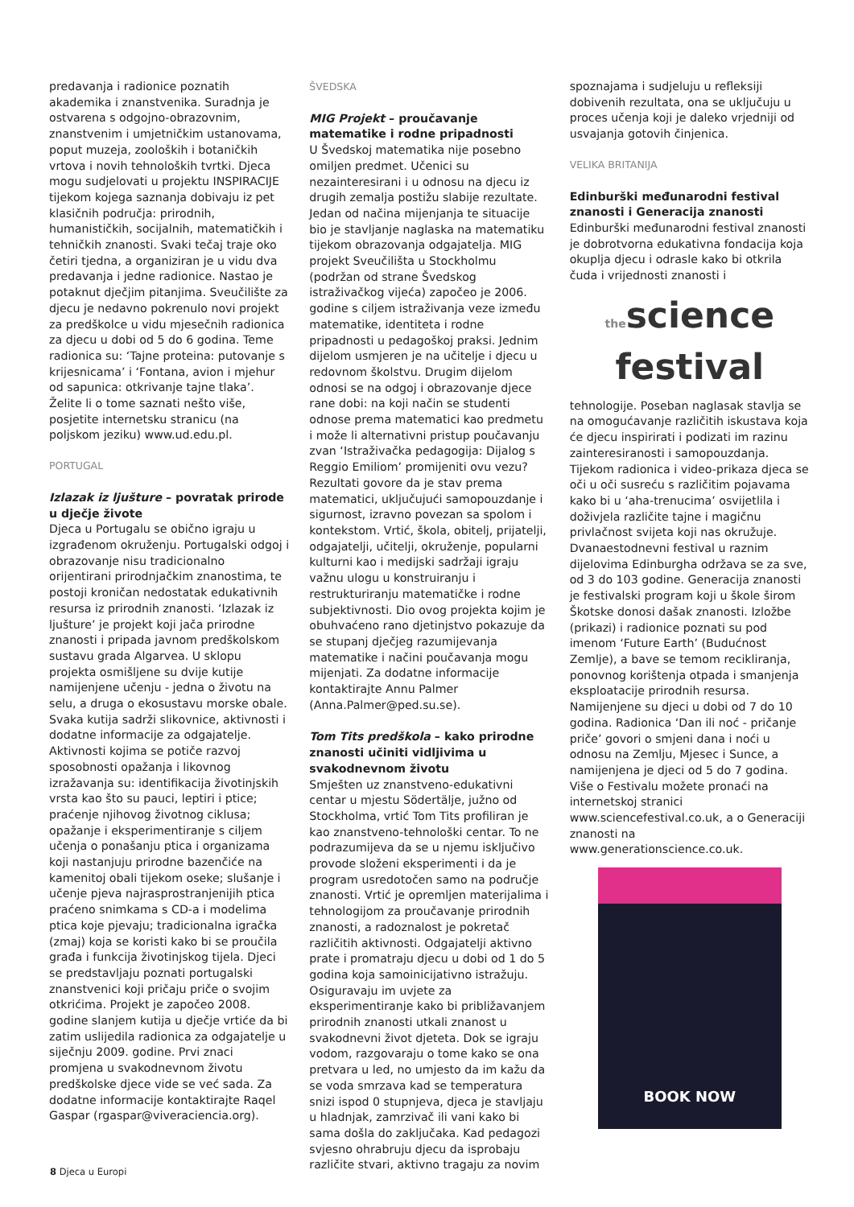predavanja i radionice poznatih akademika i znanstvenika. Suradnja je ostvarena s odgojno-obrazovnim, znanstvenim i umjetničkim ustanovama, poput muzeja, zooloških i botaničkih vrtova i novih tehnoloških tvrtki. Djeca mogu sudjelovati u projektu INSPIRACIJE tijekom kojega saznanja dobivaju iz pet klasičnih područja: prirodnih, humanističkih, socijalnih, matematičkih i tehničkih znanosti. Svaki tečaj traje oko četiri tjedna, a organiziran je u vidu dva predavanja i jedne radionice. Nastao je potaknut dječjim pitanjima. Sveučilište za djecu je nedavno pokrenulo novi projekt za predškolce u vidu mjesečnih radionica za djecu u dobi od 5 do 6 godina. Teme radionica su: ‘Tajne proteina: putovanje s krijesnicama’ i ‘Fontana, avion i mjehur od sapunica: otkrivanje tajne tlaka’. Želite li o tome saznati nešto više, posjetite internetsku stranicu (na poljskom jeziku) www.ud.edu.pl.
PORTUGAL
Izlazak iz ljušture – povratak prirode u dječje živote
Djeca u Portugalu se obično igraju u izgrađenom okruženju. Portugalski odgoj i obrazovanje nisu tradicionalno orijentirani prirodnjačkim znanostima, te postoji kroničan nedostatak edukativnih resursa iz prirodnih znanosti. ‘Izlazak iz ljušture’ je projekt koji jača prirodne znanosti i pripada javnom predškolskom sustavu grada Algarvea. U sklopu projekta osmišljene su dvije kutije namijenjene učenju - jedna o životu na selu, a druga o ekosustavu morske obale. Svaka kutija sadrži slikovnice, aktivnosti i dodatne informacije za odgajatelje. Aktivnosti kojima se potiče razvoj sposobnosti opažanja i likovnog izražavanja su: identifikacija životinjskih vrsta kao što su pauci, leptiri i ptice; praćenje njihovog životnog ciklusa; opažanje i eksperimentiranje s ciljem učenja o ponašanju ptica i organizama koji nastanjuju prirodne bazenčiće na kamenitoj obali tijekom oseke; slušanje i učenje pjeva najrasprostranjenijih ptica praćeno snimkama s CD-a i modelima ptica koje pjevaju; tradicionalna igračka (zmaj) koja se koristi kako bi se proučila građa i funkcija životinjskog tijela. Djeci se predstavljaju poznati portugalski znanstvenici koji pričaju priče o svojim otkrićima. Projekt je započeo 2008. godine slanjem kutija u dječje vrtiće da bi zatim uslijedila radionica za odgajatelje u siječnju 2009. godine. Prvi znaci promjena u svakodnevnom životu predškolske djece vide se već sada. Za dodatne informacije kontaktirajte Raqel Gaspar (rgaspar@viveraciencia.org).
ŠVEDSKA
MIG Projekt – proučavanje matematike i rodne pripadnosti
U Švedskoj matematika nije posebno omiljen predmet. Učenici su nezainteresirani i u odnosu na djecu iz drugih zemalja postižu slabije rezultate. Jedan od načina mijenjanja te situacije bio je stavljanje naglaska na matematiku tijekom obrazovanja odgajatelja. MIG projekt Sveučilišta u Stockholmu (podržan od strane Švedskog istraživačkog vijeća) započeo je 2006. godine s ciljem istraživanja veze između matematike, identiteta i rodne pripadnosti u pedagoškoj praksi. Jednim dijelom usmjeren je na učitelje i djecu u redovnom školstvu. Drugim dijelom odnosi se na odgoj i obrazovanje djece rane dobi: na koji način se studenti odnose prema matematici kao predmetu i može li alternativni pristup poučavanju zvan ‘Istraživačka pedagogija: Dijalog s Reggio Emiliom’ promijeniti ovu vezu? Rezultati govore da je stav prema matematici, uključujući samopouzdanje i sigurnost, izravno povezan sa spolom i kontekstom. Vrtić, škola, obitelj, prijatelji, odgajatelji, učitelji, okruženje, popularni kulturni kao i medijski sadržaji igraju važnu ulogu u konstruiranju i restrukturiranju matematičke i rodne subjektivnosti. Dio ovog projekta kojim je obuhvaćeno rano djetinjstvo pokazuje da se stupanj dječjeg razumijevanja matematike i načini poučavanja mogu mijenjati. Za dodatne informacije kontaktirajte Annu Palmer (Anna.Palmer@ped.su.se).
Tom Tits predškola – kako prirodne znanosti učiniti vidljivima u svakodnevnom životu
Smješten uz znanstveno-edukativni centar u mjestu Södertälje, južno od Stockholma, vrtić Tom Tits profiliran je kao znanstveno-tehnološki centar. To ne podrazumijeva da se u njemu isključivo provode složeni eksperimenti i da je program usredotočen samo na područje znanosti. Vrtić je opremljen materijalima i tehnologijom za proučavanje prirodnih znanosti, a radoznalost je pokretač različitih aktivnosti. Odgajatelji aktivno prate i promatraju djecu u dobi od 1 do 5 godina koja samoinicijativno istražuju. Osiguravaju im uvjete za eksperimentiranje kako bi približavanjem prirodnih znanosti utkali znanost u svakodnevni život djeteta. Dok se igraju vodom, razgovaraju o tome kako se ona pretvara u led, no umjesto da im kažu da se voda smrzava kad se temperatura snizi ispod 0 stupnjeva, djeca je stavljaju u hladnjak, zamrzivač ili vani kako bi sama došla do zaključaka. Kad pedagozi svjesno ohrabruju djecu da isprobaju različite stvari, aktivno tragaju za novim
spoznajama i sudjeluju u refleksiji dobivenih rezultata, ona se uključuju u proces učenja koji je daleko vrjedniji od usvajanja gotovih činjenica.
VELIKA BRITANIJA
Edinburški međunarodni festival znanosti i Generacija znanosti
Edinburški međunarodni festival znanosti je dobrotvorna edukativna fondacija koja okuplja djecu i odrasle kako bi otkrila čuda i vrijednosti znanosti i
thescience
festival
tehnologije. Poseban naglasak stavlja se na omogućavanje različitih iskustava koja će djecu inspirirati i podizati im razinu zainteresiranosti i samopouzdanja. Tijekom radionica i video-prikaza djeca se oči u oči susreću s različitim pojavama kako bi u ‘aha-trenucima’ osvijetlila i doživjela različite tajne i magičnu privlačnost svijeta koji nas okružuje. Dvanaestodnevni festival u raznim dijelovima Edinburgha održava se za sve, od 3 do 103 godine. Generacija znanosti je festivalski program koji u škole širom Škotske donosi dašak znanosti. Izložbe (prikazi) i radionice poznati su pod imenom ‘Future Earth’ (Budućnost Zemlje), a bave se temom recikliranja, ponovnog korištenja otpada i smanjenja eksploatacije prirodnih resursa. Namijenjene su djeci u dobi od 7 do 10 godina. Radionica ‘Dan ili noć - pričanje priče’ govori o smjeni dana i noći u odnosu na Zemlju, Mjesec i Sunce, a namijenjena je djeci od 5 do 7 godina. Više o Festivalu možete pronaći na internetskoj stranici www.sciencefestival.co.uk, a o Generaciji znanosti na www.generationscience.co.uk.
BOOK NOW
8 Djeca u Europi